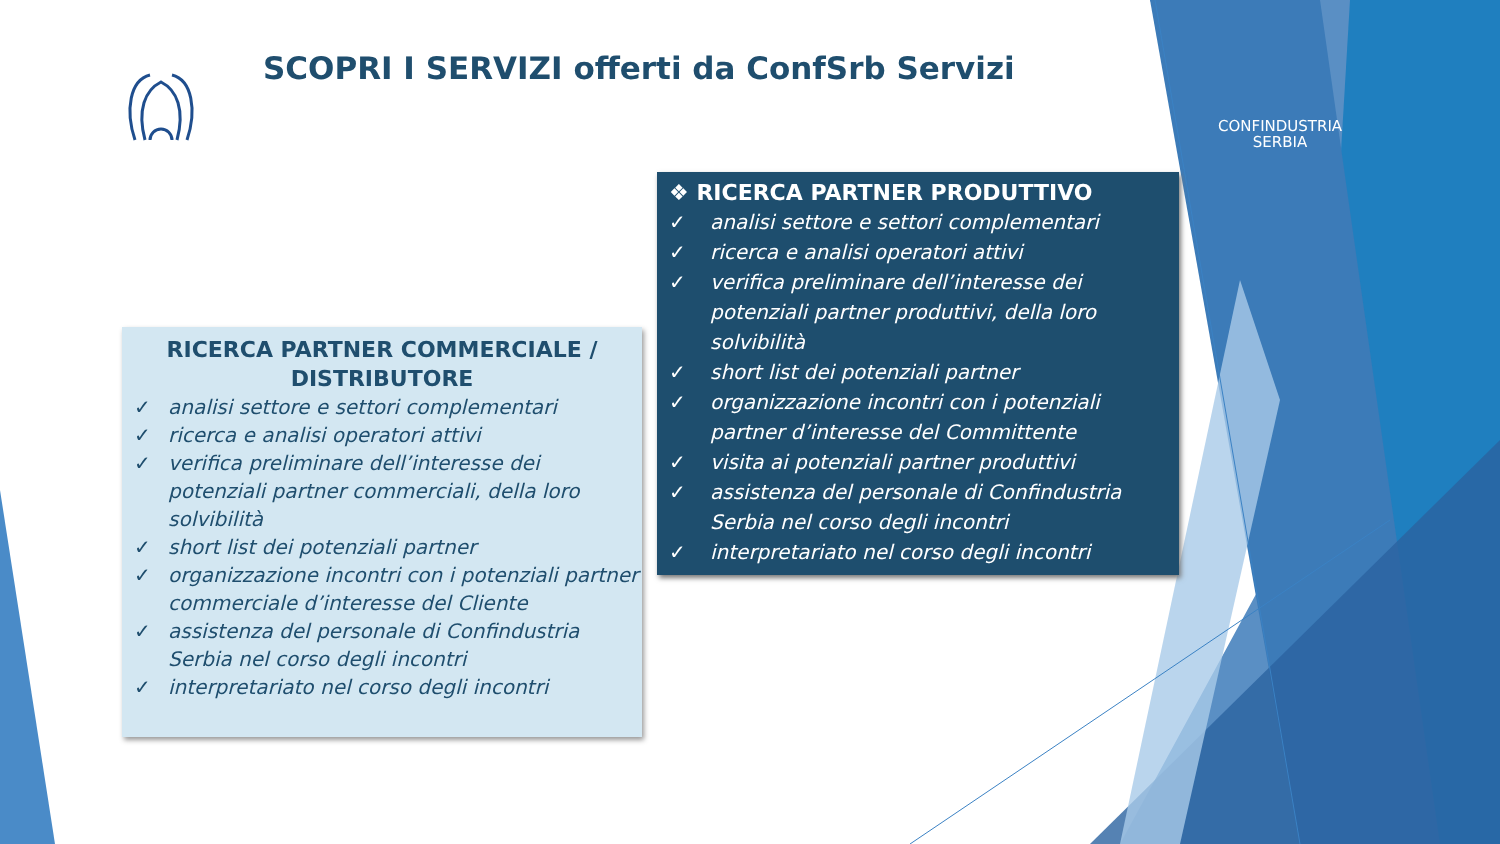SCOPRI I SERVIZI offerti da ConfSrb Servizi
CONFINDUSTRIA
SERBIA
❖ RICERCA PARTNER PRODUTTIVO
✓ analisi settore e settori complementari
✓ ricerca e analisi operatori attivi
✓ verifica preliminare dell’interesse dei potenziali partner produttivi, della loro solvibilità
✓ short list dei potenziali partner
✓ organizzazione incontri con i potenziali partner d’interesse del Committente
✓ visita ai potenziali partner produttivi
✓ assistenza del personale di Confindustria Serbia nel corso degli incontri
✓ interpretariato nel corso degli incontri
RICERCA PARTNER COMMERCIALE /
DISTRIBUTORE
✓ analisi settore e settori complementari
✓ ricerca e analisi operatori attivi
✓ verifica preliminare dell’interesse dei potenziali partner commerciali, della loro solvibilità
✓ short list dei potenziali partner
✓ organizzazione incontri con i potenziali partner commerciale d’interesse del Cliente
✓ assistenza del personale di Confindustria Serbia nel corso degli incontri
✓ interpretariato nel corso degli incontri